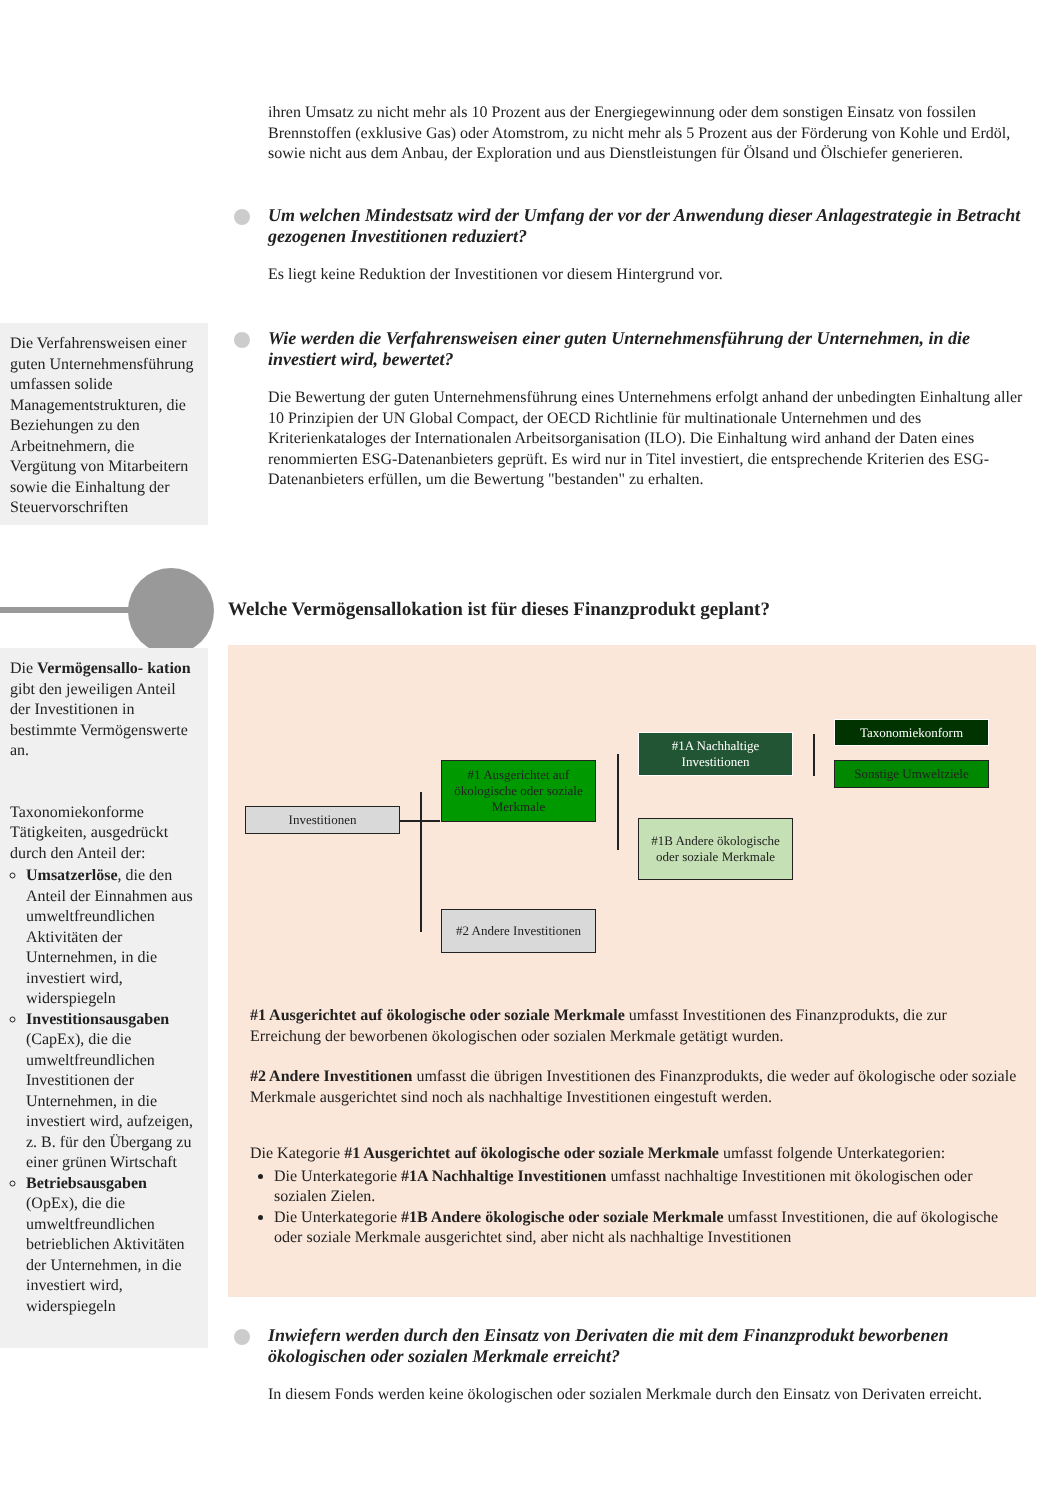ihren Umsatz zu nicht mehr als 10 Prozent aus der Energiegewinnung oder dem sonstigen Einsatz von fossilen Brennstoffen (exklusive Gas) oder Atomstrom, zu nicht mehr als 5 Prozent aus der Förderung von Kohle und Erdöl, sowie nicht aus dem Anbau, der Exploration und aus Dienstleistungen für Ölsand und Ölschiefer generieren.
Um welchen Mindestsatz wird der Umfang der vor der Anwendung dieser Anlagestrategie in Betracht gezogenen Investitionen reduziert?
Es liegt keine Reduktion der Investitionen vor diesem Hintergrund vor.
Die Verfahrensweisen einer guten Unternehmensführung umfassen solide Managementstrukturen, die Beziehungen zu den Arbeitnehmern, die Vergütung von Mitarbeitern sowie die Einhaltung der Steuervorschriften
Wie werden die Verfahrensweisen einer guten Unternehmensführung der Unternehmen, in die investiert wird, bewertet?
Die Bewertung der guten Unternehmensführung eines Unternehmens erfolgt anhand der unbedingten Einhaltung aller 10 Prinzipien der UN Global Compact, der OECD Richtlinie für multinationale Unternehmen und des Kriterienkataloges der Internationalen Arbeitsorganisation (ILO). Die Einhaltung wird anhand der Daten eines renommierten ESG-Datenanbieters geprüft. Es wird nur in Titel investiert, die entsprechende Kriterien des ESG-Datenanbieters erfüllen, um die Bewertung "bestanden" zu erhalten.
Welche Vermögensallokation ist für dieses Finanzprodukt geplant?
Die Vermögensallo- kation gibt den jeweiligen Anteil der Investitionen in bestimmte Vermögenswerte an.
Taxonomiekonforme Tätigkeiten, ausgedrückt durch den Anteil der:
Umsatzerlöse, die den Anteil der Einnahmen aus umweltfreundlichen Aktivitäten der Unternehmen, in die investiert wird, widerspiegeln
Investitionsausgaben (CapEx), die die umweltfreundlichen Investitionen der Unternehmen, in die investiert wird, aufzeigen, z. B. für den Übergang zu einer grünen Wirtschaft
Betriebsausgaben (OpEx), die die umweltfreundlichen betrieblichen Aktivitäten der Unternehmen, in die investiert wird, widerspiegeln
Investitionen
#1 Ausgerichtet auf ökologische oder soziale Merkmale
#2 Andere Investitionen
#1A Nachhaltige Investitionen
#1B Andere ökologische oder soziale Merkmale
Taxonomiekonform
Sonstige Umweltziele
#1 Ausgerichtet auf ökologische oder soziale Merkmale umfasst Investitionen des Finanzprodukts, die zur Erreichung der beworbenen ökologischen oder sozialen Merkmale getätigt wurden.
#2 Andere Investitionen umfasst die übrigen Investitionen des Finanzprodukts, die weder auf ökologische oder soziale Merkmale ausgerichtet sind noch als nachhaltige Investitionen eingestuft werden.
Die Kategorie #1 Ausgerichtet auf ökologische oder soziale Merkmale umfasst folgende Unterkategorien:
Die Unterkategorie #1A Nachhaltige Investitionen umfasst nachhaltige Investitionen mit ökologischen oder sozialen Zielen.
Die Unterkategorie #1B Andere ökologische oder soziale Merkmale umfasst Investitionen, die auf ökologische oder soziale Merkmale ausgerichtet sind, aber nicht als nachhaltige Investitionen
Inwiefern werden durch den Einsatz von Derivaten die mit dem Finanzprodukt beworbenen ökologischen oder sozialen Merkmale erreicht?
In diesem Fonds werden keine ökologischen oder sozialen Merkmale durch den Einsatz von Derivaten erreicht.